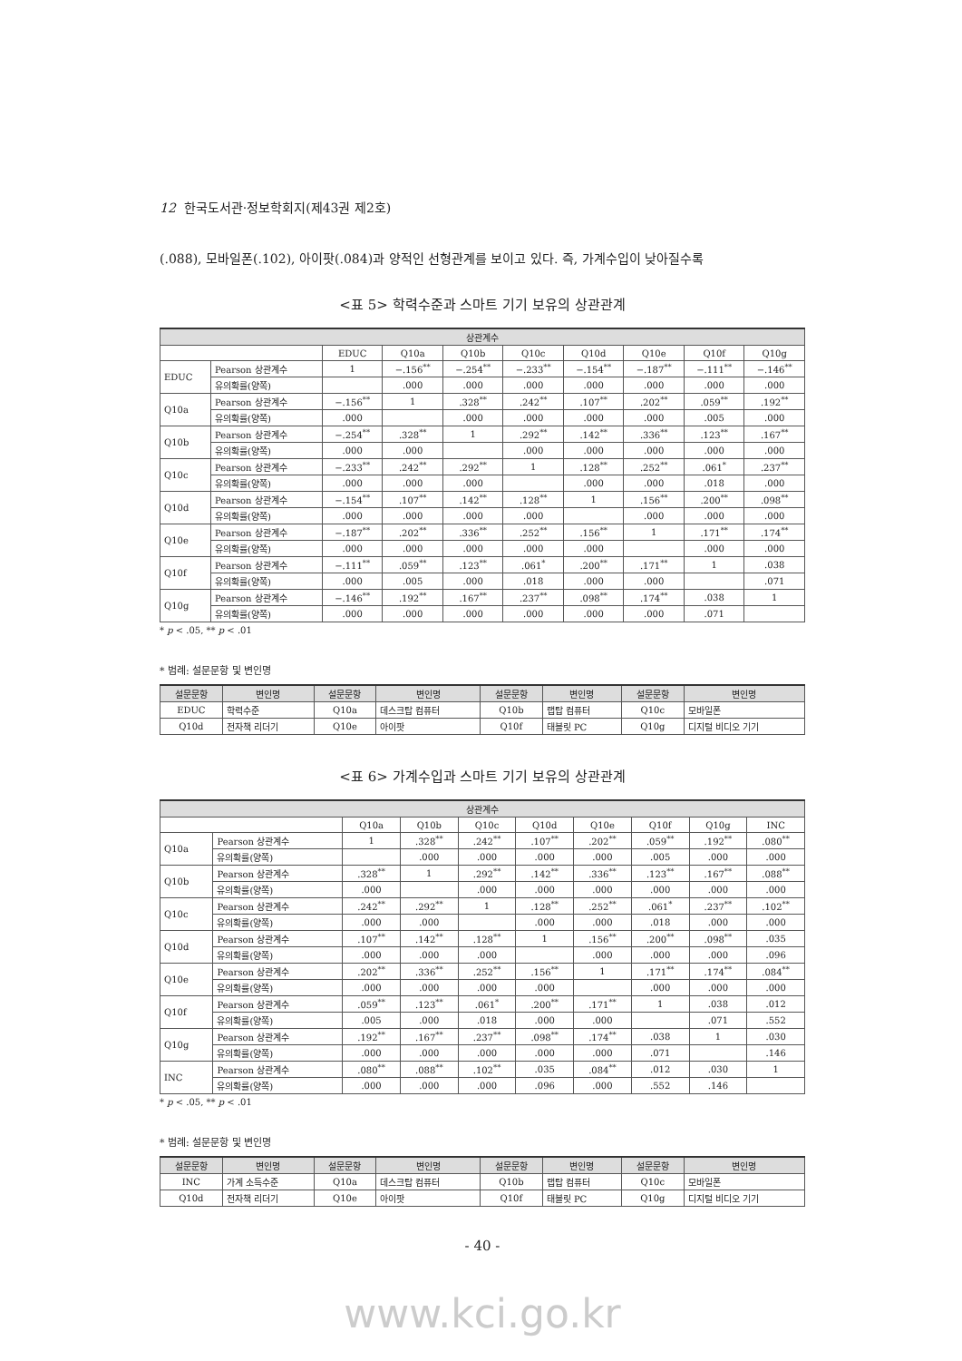12 한국도서관·정보학회지(제43권 제2호)
(.088), 모바일폰(.102), 아이팟(.084)과 양적인 선형관계를 보이고 있다. 즉, 가계수입이 낮아질수록
<표 5> 학력수준과 스마트 기기 보유의 상관관계
| 상관계수 | | | | | | | | | |
| --- | --- | --- | --- | --- | --- | --- | --- | --- | --- |
| | | EDUC | Q10a | Q10b | Q10c | Q10d | Q10e | Q10f | Q10g |
| EDUC | Pearson 상관계수 | 1 | −.156<sup>**</sup> | −.254<sup>**</sup> | −.233<sup>**</sup> | −.154<sup>**</sup> | −.187<sup>**</sup> | −.111<sup>**</sup> | −.146<sup>**</sup> |
| | 유의확률(양쪽) | | .000 | .000 | .000 | .000 | .000 | .000 | .000 |
| Q10a | Pearson 상관계수 | −.156<sup>**</sup> | 1 | .328<sup>**</sup> | .242<sup>**</sup> | .107<sup>**</sup> | .202<sup>**</sup> | .059<sup>**</sup> | .192<sup>**</sup> |
| | 유의확률(양쪽) | .000 | | .000 | .000 | .000 | .000 | .005 | .000 |
| Q10b | Pearson 상관계수 | −.254<sup>**</sup> | .328<sup>**</sup> | 1 | .292<sup>**</sup> | .142<sup>**</sup> | .336<sup>**</sup> | .123<sup>**</sup> | .167<sup>**</sup> |
| | 유의확률(양쪽) | .000 | .000 | | .000 | .000 | .000 | .000 | .000 |
| Q10c | Pearson 상관계수 | −.233<sup>**</sup> | .242<sup>**</sup> | .292<sup>**</sup> | 1 | .128<sup>**</sup> | .252<sup>**</sup> | .061<sup>*</sup> | .237<sup>**</sup> |
| | 유의확률(양쪽) | .000 | .000 | .000 | | .000 | .000 | .018 | .000 |
| Q10d | Pearson 상관계수 | −.154<sup>**</sup> | .107<sup>**</sup> | .142<sup>**</sup> | .128<sup>**</sup> | 1 | .156<sup>**</sup> | .200<sup>**</sup> | .098<sup>**</sup> |
| | 유의확률(양쪽) | .000 | .000 | .000 | .000 | | .000 | .000 | .000 |
| Q10e | Pearson 상관계수 | −.187<sup>**</sup> | .202<sup>**</sup> | .336<sup>**</sup> | .252<sup>**</sup> | .156<sup>**</sup> | 1 | .171<sup>**</sup> | .174<sup>**</sup> |
| | 유의확률(양쪽) | .000 | .000 | .000 | .000 | .000 | | .000 | .000 |
| Q10f | Pearson 상관계수 | −.111<sup>**</sup> | .059<sup>**</sup> | .123<sup>**</sup> | .061<sup>*</sup> | .200<sup>**</sup> | .171<sup>**</sup> | 1 | .038 |
| | 유의확률(양쪽) | .000 | .005 | .000 | .018 | .000 | .000 | | .071 |
| Q10g | Pearson 상관계수 | −.146<sup>**</sup> | .192<sup>**</sup> | .167<sup>**</sup> | .237<sup>**</sup> | .098<sup>**</sup> | .174<sup>**</sup> | .038 | 1 |
| | 유의확률(양쪽) | .000 | .000 | .000 | .000 | .000 | .000 | .071 | |
* p < .05, ** p < .01
* 범례: 설문문항 및 변인명
| 설문문항 | 변인명 | 설문문항 | 변인명 | 설문문항 | 변인명 | 설문문항 | 변인명 |
| --- | --- | --- | --- | --- | --- | --- | --- |
| EDUC | 학력수준 | Q10a | 데스크탑 컴퓨터 | Q10b | 랩탑 컴퓨터 | Q10c | 모바일폰 |
| Q10d | 전자책 리더기 | Q10e | 아이팟 | Q10f | 태블릿 PC | Q10g | 디지털 비디오 기기 |
<표 6> 가계수입과 스마트 기기 보유의 상관관계
| 상관계수 | | | | | | | | | |
| --- | --- | --- | --- | --- | --- | --- | --- | --- | --- |
| | | Q10a | Q10b | Q10c | Q10d | Q10e | Q10f | Q10g | INC |
| Q10a | Pearson 상관계수 | 1 | .328<sup>**</sup> | .242<sup>**</sup> | .107<sup>**</sup> | .202<sup>**</sup> | .059<sup>**</sup> | .192<sup>**</sup> | .080<sup>**</sup> |
| | 유의확률(양쪽) | | .000 | .000 | .000 | .000 | .005 | .000 | .000 |
| Q10b | Pearson 상관계수 | .328<sup>**</sup> | 1 | .292<sup>**</sup> | .142<sup>**</sup> | .336<sup>**</sup> | .123<sup>**</sup> | .167<sup>**</sup> | .088<sup>**</sup> |
| | 유의확률(양쪽) | .000 | | .000 | .000 | .000 | .000 | .000 | .000 |
| Q10c | Pearson 상관계수 | .242<sup>**</sup> | .292<sup>**</sup> | 1 | .128<sup>**</sup> | .252<sup>**</sup> | .061<sup>*</sup> | .237<sup>**</sup> | .102<sup>**</sup> |
| | 유의확률(양쪽) | .000 | .000 | | .000 | .000 | .018 | .000 | .000 |
| Q10d | Pearson 상관계수 | .107<sup>**</sup> | .142<sup>**</sup> | .128<sup>**</sup> | 1 | .156<sup>**</sup> | .200<sup>**</sup> | .098<sup>**</sup> | .035 |
| | 유의확률(양쪽) | .000 | .000 | .000 | | .000 | .000 | .000 | .096 |
| Q10e | Pearson 상관계수 | .202<sup>**</sup> | .336<sup>**</sup> | .252<sup>**</sup> | .156<sup>**</sup> | 1 | .171<sup>**</sup> | .174<sup>**</sup> | .084<sup>**</sup> |
| | 유의확률(양쪽) | .000 | .000 | .000 | .000 | | .000 | .000 | .000 |
| Q10f | Pearson 상관계수 | .059<sup>**</sup> | .123<sup>**</sup> | .061<sup>*</sup> | .200<sup>**</sup> | .171<sup>**</sup> | 1 | .038 | .012 |
| | 유의확률(양쪽) | .005 | .000 | .018 | .000 | .000 | | .071 | .552 |
| Q10g | Pearson 상관계수 | .192<sup>**</sup> | .167<sup>**</sup> | .237<sup>**</sup> | .098<sup>**</sup> | .174<sup>**</sup> | .038 | 1 | .030 |
| | 유의확률(양쪽) | .000 | .000 | .000 | .000 | .000 | .071 | | .146 |
| INC | Pearson 상관계수 | .080<sup>**</sup> | .088<sup>**</sup> | .102<sup>**</sup> | .035 | .084<sup>**</sup> | .012 | .030 | 1 |
| | 유의확률(양쪽) | .000 | .000 | .000 | .096 | .000 | .552 | .146 | |
* p < .05, ** p < .01
* 범례: 설문문항 및 변인명
| 설문문항 | 변인명 | 설문문항 | 변인명 | 설문문항 | 변인명 | 설문문항 | 변인명 |
| --- | --- | --- | --- | --- | --- | --- | --- |
| INC | 가계 소득수준 | Q10a | 데스크탑 컴퓨터 | Q10b | 랩탑 컴퓨터 | Q10c | 모바일폰 |
| Q10d | 전자책 리더기 | Q10e | 아이팟 | Q10f | 태블릿 PC | Q10g | 디지털 비디오 기기 |
- 40 -
www.kci.go.kr